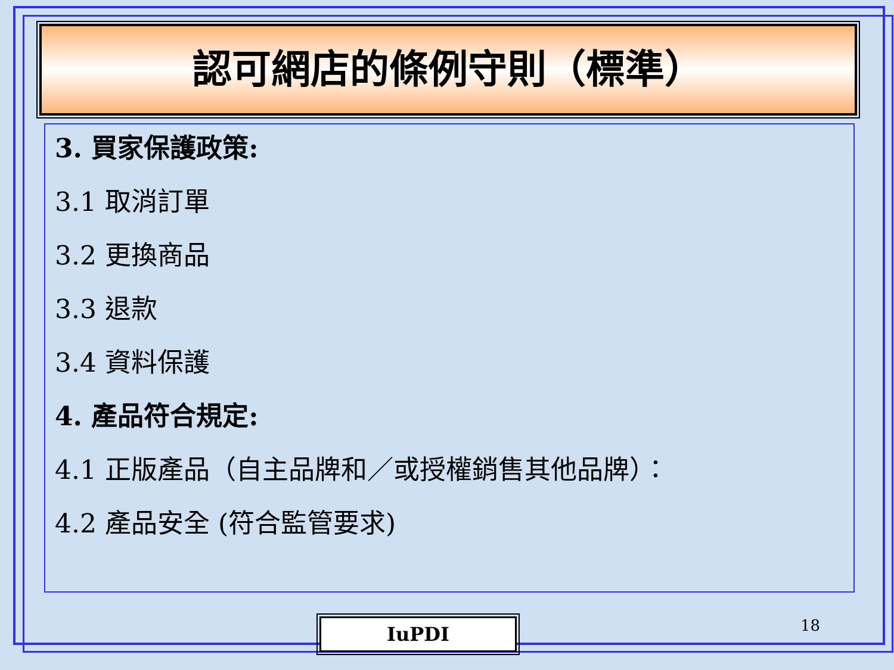認可網店的條例守則（標準）
3. 買家保護政策:
3.1 取消訂單
3.2 更換商品
3.3 退款
3.4 資料保護
4. 產品符合規定:
4.1 正版產品（自主品牌和／或授權銷售其他品牌）：
4.2 產品安全 (符合監管要求)
IuPDI 18